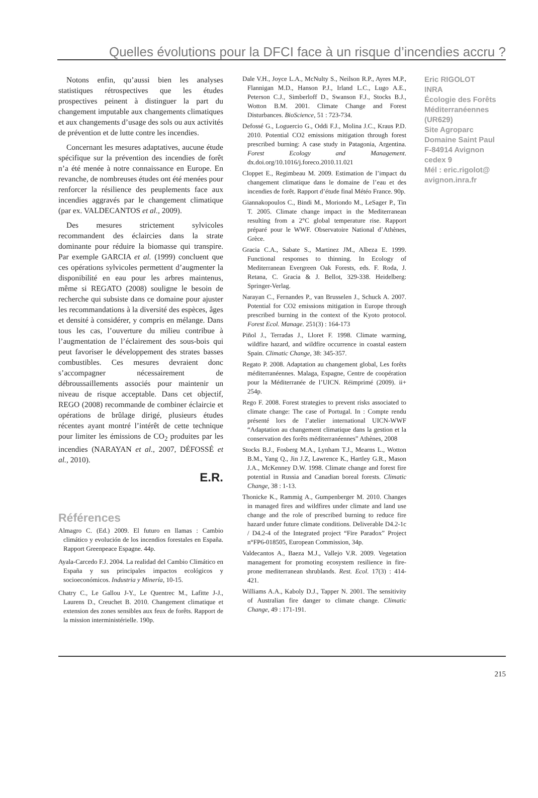Quelles évolutions pour la DFCI face à un risque d’incendies accru ?
Notons enfin, qu’aussi bien les analyses statistiques rétrospectives que les études prospectives peinent à distinguer la part du changement imputable aux changements climatiques et aux changements d’usage des sols ou aux activités de prévention et de lutte contre les incendies.
Concernant les mesures adaptatives, aucune étude spécifique sur la prévention des incendies de forêt n’a été menée à notre connaissance en Europe. En revanche, de nombreuses études ont été menées pour renforcer la résilience des peuplements face aux incendies aggravés par le changement climatique (par ex. VALDECANTOS et al., 2009).
Des mesures strictement sylvicoles recommandent des éclaircies dans la strate dominante pour réduire la biomasse qui transpire. Par exemple GARCIA et al. (1999) concluent que ces opérations sylvicoles permettent d’augmenter la disponibilité en eau pour les arbres maintenus, même si REGATO (2008) souligne le besoin de recherche qui subsiste dans ce domaine pour ajuster les recommandations à la diversité des espèces, âges et densité à considérer, y compris en mélange. Dans tous les cas, l’ouverture du milieu contribue à l’augmentation de l’éclairement des sous-bois qui peut favoriser le développement des strates basses combustibles. Ces mesures devraient donc s’accompagner nécessairement de débroussaillements associés pour maintenir un niveau de risque acceptable. Dans cet objectif, REGO (2008) recommande de combiner éclaircie et opérations de brûlage dirigé, plusieurs études récentes ayant montré l’intérêt de cette technique pour limiter les émissions de CO<sub>2</sub> produites par les incendies (NARAYAN et al., 2007, DÉFOSSÉ et al., 2010).
E.R.
Références
Almagro C. (Ed.) 2009. El futuro en llamas : Cambio climático y evolución de los incendios forestales en España. Rapport Greenpeace Espagne. 44p.
Ayala-Carcedo F.J. 2004. La realidad del Cambio Climático en España y sus principales impactos ecológicos y socioeconómicos. Industria y Minería, 10-15.
Chatry C., Le Gallou J-Y., Le Quentrec M., Lafitte J-J., Laurens D., Creuchet B. 2010. Changement climatique et extension des zones sensibles aux feux de forêts. Rapport de la mission interministérielle. 190p.
Dale V.H., Joyce L.A., McNulty S., Neilson R.P., Ayres M.P., Flannigan M.D., Hanson P.J., Irland L.C., Lugo A.E., Peterson C.J., Simberloff D., Swanson F.J., Stocks B.J., Wotton B.M. 2001. Climate Change and Forest Disturbances. BioScience, 51 : 723-734.
Defossé G., Loguercio G., Oddi F.J., Molina J.C., Kraus P.D. 2010. Potential CO2 emissions mitigation through forest prescribed burning: A case study in Patagonia, Argentina. Forest Ecology and Management. dx.doi.org/10.1016/j.foreco.2010.11.021
Cloppet E., Regimbeau M. 2009. Estimation de l’impact du changement climatique dans le domaine de l’eau et des incendies de forêt. Rapport d’étude final Météo France. 90p.
Giannakopoulos C., Bindi M., Moriondo M., LeSager P., Tin T. 2005. Climate change impact in the Mediterranean resulting from a 2°C global temperature rise. Rapport préparé pour le WWF. Observatoire National d’Athènes, Grèce.
Gracia C.A., Sabate S., Martinez JM., Albeza E. 1999. Functional responses to thinning. In Ecology of Mediterranean Evergreen Oak Forests, eds. F. Roda, J. Retana, C. Gracia & J. Bellot, 329-338. Heidelberg: Springer-Verlag.
Narayan C., Fernandes P., van Brusselen J., Schuck A. 2007. Potential for CO2 emissions mitigation in Europe through prescribed burning in the context of the Kyoto protocol. Forest Ecol. Manage. 251(3) : 164-173
Piñol J., Terradas J., Lloret F. 1998. Climate warming, wildfire hazard, and wildfire occurrence in coastal eastern Spain. Climatic Change, 38: 345-357.
Regato P. 2008. Adaptation au changement global, Les forêts méditerranéennes. Malaga, Espagne, Centre de coopération pour la Méditerranée de l’UICN. Réimprimé (2009). ii+ 254p.
Rego F. 2008. Forest strategies to prevent risks associated to climate change: The case of Portugal. In : Compte rendu présenté lors de l’atelier international UICN-WWF “Adaptation au changement climatique dans la gestion et la conservation des forêts méditerranéennes” Athènes, 2008
Stocks B.J., Fosberg M.A., Lynham T.J., Mearns L., Wotton B.M., Yang Q., Jin J.Z, Lawrence K., Hartley G.R., Mason J.A., McKenney D.W. 1998. Climate change and forest fire potential in Russia and Canadian boreal forests. Climatic Change, 38 : 1-13.
Thonicke K., Rammig A., Gumpenberger M. 2010. Changes in managed fires and wildfires under climate and land use change and the role of prescribed burning to reduce fire hazard under future climate conditions. Deliverable D4.2-1c / D4.2-4 of the Integrated project “Fire Paradox” Project n°FP6-018505, European Commission, 34p.
Valdecantos A., Baeza M.J., Vallejo V.R. 2009. Vegetation management for promoting ecosystem resilience in fire-prone mediterranean shrublands. Rest. Ecol. 17(3) : 414-421.
Williams A.A., Kaboly D.J., Tapper N. 2001. The sensitivity of Australian fire danger to climate change. Climatic Change, 49 : 171-191.
Eric RIGOLOT
INRA
Écologie des Forêts Méditerranéennes (UR629)
Site Agroparc
Domaine Saint Paul
F-84914 Avignon cedex 9
Mél : eric.rigolot@ avignon.inra.fr
215